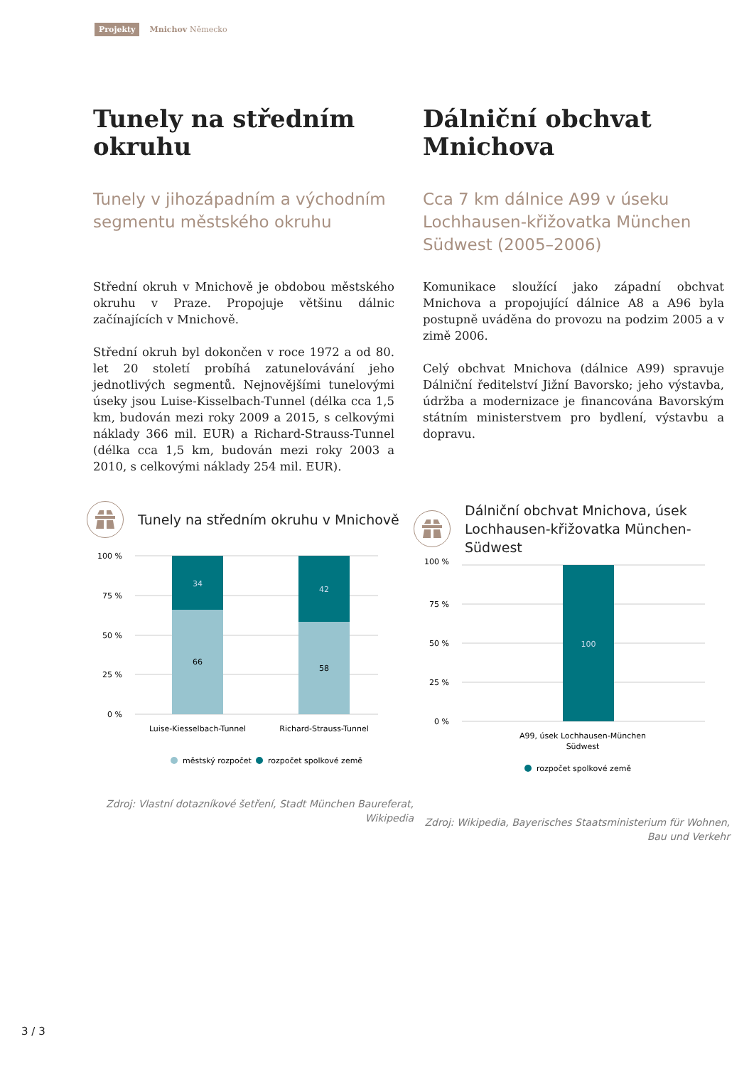Projekty Mnichov Německo
Tunely na středním okruhu
Tunely v jihozápadním a východním segmentu městského okruhu
Střední okruh v Mnichově je obdobou městského okruhu v Praze. Propojuje většinu dálnic začínajících v Mnichově.
Střední okruh byl dokončen v roce 1972 a od 80. let 20 století probíhá zatunelovávání jeho jednotlivých segmentů. Nejnovějšími tunelovými úseky jsou Luise-Kisselbach-Tunnel (délka cca 1,5 km, budován mezi roky 2009 a 2015, s celkovými náklady 366 mil. EUR) a Richard-Strauss-Tunnel (délka cca 1,5 km, budován mezi roky 2003 a 2010, s celkovými náklady 254 mil. EUR).
Dálniční obchvat Mnichova
Cca 7 km dálnice A99 v úseku Lochhausen-křižovatka München Südwest (2005–2006)
Komunikace sloužící jako západní obchvat Mnichova a propojující dálnice A8 a A96 byla postupně uváděna do provozu na podzim 2005 a v zimě 2006.
Celý obchvat Mnichova (dálnice A99) spravuje Dálniční ředitelství Jižní Bavorsko; jeho výstavba, údržba a modernizace je financována Bavorským státním ministerstvem pro bydlení, výstavbu a dopravu.
Tunely na středním okruhu v Mnichově
100 %
75 %
50 %
25 %
0 %
34
66
42
58
Luise-Kiesselbach-Tunnel
Richard-Strauss-Tunnel
městský rozpočet
rozpočet spolkové země
Zdroj: Vlastní dotazníkové šetření, Stadt München Baureferat, Wikipedia
Dálniční obchvat Mnichova, úsek Lochhausen-křižovatka München-Südwest
100 %
75 %
50 %
25 %
0 %
100
A99, úsek Lochhausen-München
Südwest
rozpočet spolkové země
Zdroj: Wikipedia, Bayerisches Staatsministerium für Wohnen, Bau und Verkehr
3 / 3